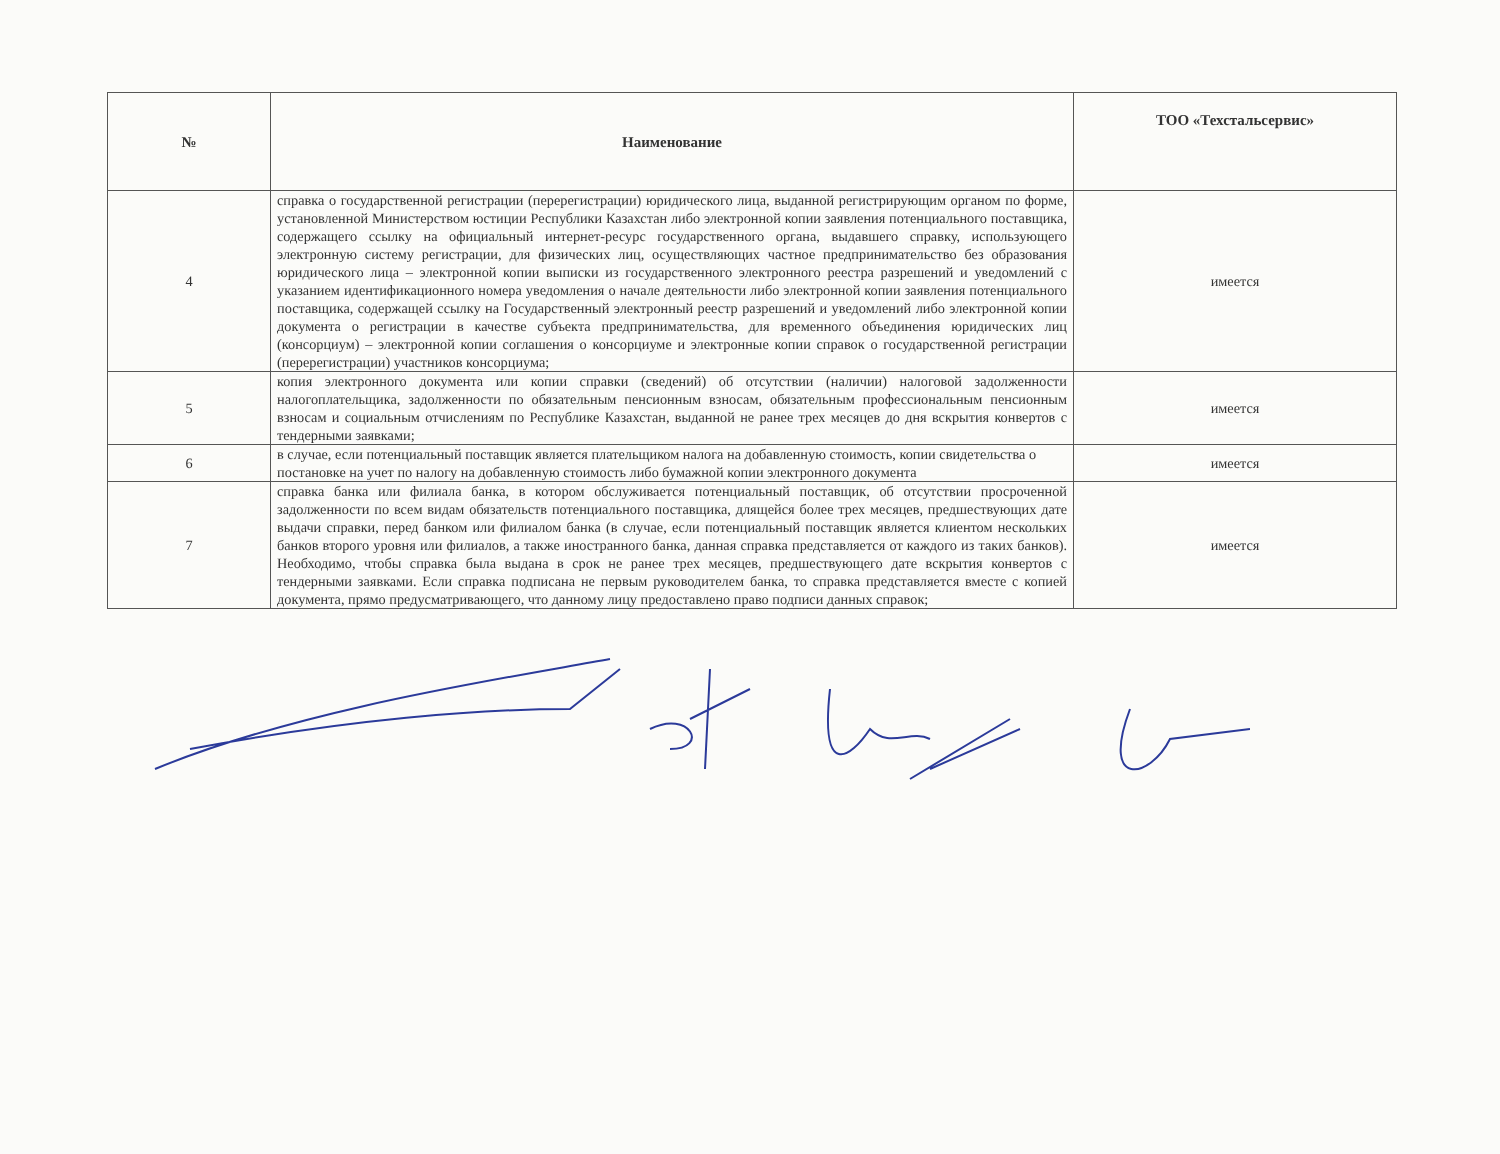| № | Наименование | ТОО «Техстальсервис» |
| --- | --- | --- |
| 4 | справка о государственной регистрации (перерегистрации) юридического лица, выданной регистрирующим органом по форме, установленной Министерством юстиции Республики Казахстан либо электронной копии заявления потенциального поставщика, содержащего ссылку на официальный интернет-ресурс государственного органа, выдавшего справку, использующего электронную систему регистрации, для физических лиц, осуществляющих частное предпринимательство без образования юридического лица – электронной копии выписки из государственного электронного реестра разрешений и уведомлений с указанием идентификационного номера уведомления о начале деятельности либо электронной копии заявления потенциального поставщика, содержащей ссылку на Государственный электронный реестр разрешений и уведомлений либо электронной копии документа о регистрации в качестве субъекта предпринимательства, для временного объединения юридических лиц (консорциум) – электронной копии соглашения о консорциуме и электронные копии справок о государственной регистрации (перерегистрации) участников консорциума; | имеется |
| 5 | копия электронного документа или копии справки (сведений) об отсутствии (наличии) налоговой задолженности налогоплательщика, задолженности по обязательным пенсионным взносам, обязательным профессиональным пенсионным взносам и социальным отчислениям по Республике Казахстан, выданной не ранее трех месяцев до дня вскрытия конвертов с тендерными заявками; | имеется |
| 6 | в случае, если потенциальный поставщик является плательщиком налога на добавленную стоимость, копии свидетельства о постановке на учет по налогу на добавленную стоимость либо бумажной копии электронного документа | имеется |
| 7 | справка банка или филиала банка, в котором обслуживается потенциальный поставщик, об отсутствии просроченной задолженности по всем видам обязательств потенциального поставщика, длящейся более трех месяцев, предшествующих дате выдачи справки, перед банком или филиалом банка (в случае, если потенциальный поставщик является клиентом нескольких банков второго уровня или филиалов, а также иностранного банка, данная справка представляется от каждого из таких банков). Необходимо, чтобы справка была выдана в срок не ранее трех месяцев, предшествующего дате вскрытия конвертов с тендерными заявками. Если справка подписана не первым руководителем банка, то справка представляется вместе с копией документа, прямо предусматривающего, что данному лицу предоставлено право подписи данных справок; | имеется |